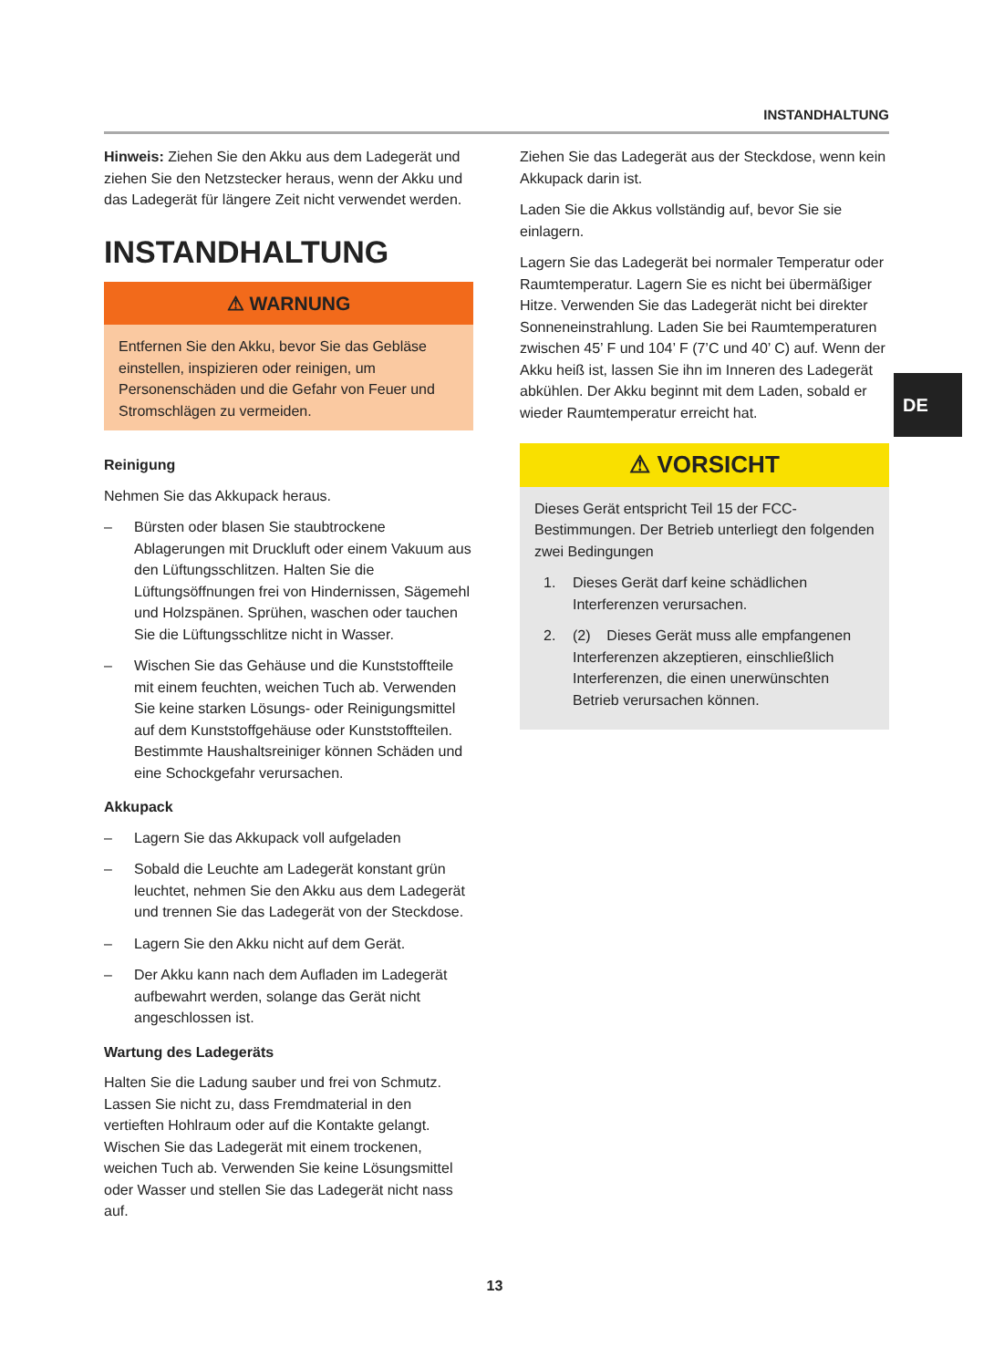INSTANDHALTUNG
Hinweis: Ziehen Sie den Akku aus dem Ladegerät und ziehen Sie den Netzstecker heraus, wenn der Akku und das Ladegerät für längere Zeit nicht verwendet werden.
INSTANDHALTUNG
⚠ WARNUNG
Entfernen Sie den Akku, bevor Sie das Gebläse einstellen, inspizieren oder reinigen, um Personenschäden und die Gefahr von Feuer und Stromschlägen zu vermeiden.
Reinigung
Nehmen Sie das Akkupack heraus.
– Bürsten oder blasen Sie staubtrockene Ablagerungen mit Druckluft oder einem Vakuum aus den Lüftungsschlitzen. Halten Sie die Lüftungsöffnungen frei von Hindernissen, Sägemehl und Holzspänen. Sprühen, waschen oder tauchen Sie die Lüftungsschlitze nicht in Wasser.
– Wischen Sie das Gehäuse und die Kunststoffteile mit einem feuchten, weichen Tuch ab. Verwenden Sie keine starken Lösungs- oder Reinigungsmittel auf dem Kunststoffgehäuse oder Kunststoffteilen. Bestimmte Haushaltsreiniger können Schäden und eine Schockgefahr verursachen.
Akkupack
– Lagern Sie das Akkupack voll aufgeladen
– Sobald die Leuchte am Ladegerät konstant grün leuchtet, nehmen Sie den Akku aus dem Ladegerät und trennen Sie das Ladegerät von der Steckdose.
– Lagern Sie den Akku nicht auf dem Gerät.
– Der Akku kann nach dem Aufladen im Ladegerät aufbewahrt werden, solange das Gerät nicht angeschlossen ist.
Wartung des Ladegeräts
Halten Sie die Ladung sauber und frei von Schmutz. Lassen Sie nicht zu, dass Fremdmaterial in den vertieften Hohlraum oder auf die Kontakte gelangt. Wischen Sie das Ladegerät mit einem trockenen, weichen Tuch ab. Verwenden Sie keine Lösungsmittel oder Wasser und stellen Sie das Ladegerät nicht nass auf.
Ziehen Sie das Ladegerät aus der Steckdose, wenn kein Akkupack darin ist.
Laden Sie die Akkus vollständig auf, bevor Sie sie einlagern.
Lagern Sie das Ladegerät bei normaler Temperatur oder Raumtemperatur. Lagern Sie es nicht bei übermäßiger Hitze. Verwenden Sie das Ladegerät nicht bei direkter Sonneneinstrahlung. Laden Sie bei Raumtemperaturen zwischen 45’ F und 104’ F (7’C und 40’ C) auf. Wenn der Akku heiß ist, lassen Sie ihn im Inneren des Ladegerät abkühlen. Der Akku beginnt mit dem Laden, sobald er wieder Raumtemperatur erreicht hat.
⚠ VORSICHT
Dieses Gerät entspricht Teil 15 der FCC-Bestimmungen. Der Betrieb unterliegt den folgenden zwei Bedingungen
1. Dieses Gerät darf keine schädlichen Interferenzen verursachen.
2. (2) Dieses Gerät muss alle empfangenen Interferenzen akzeptieren, einschließlich Interferenzen, die einen unerwünschten Betrieb verursachen können.
DE
13